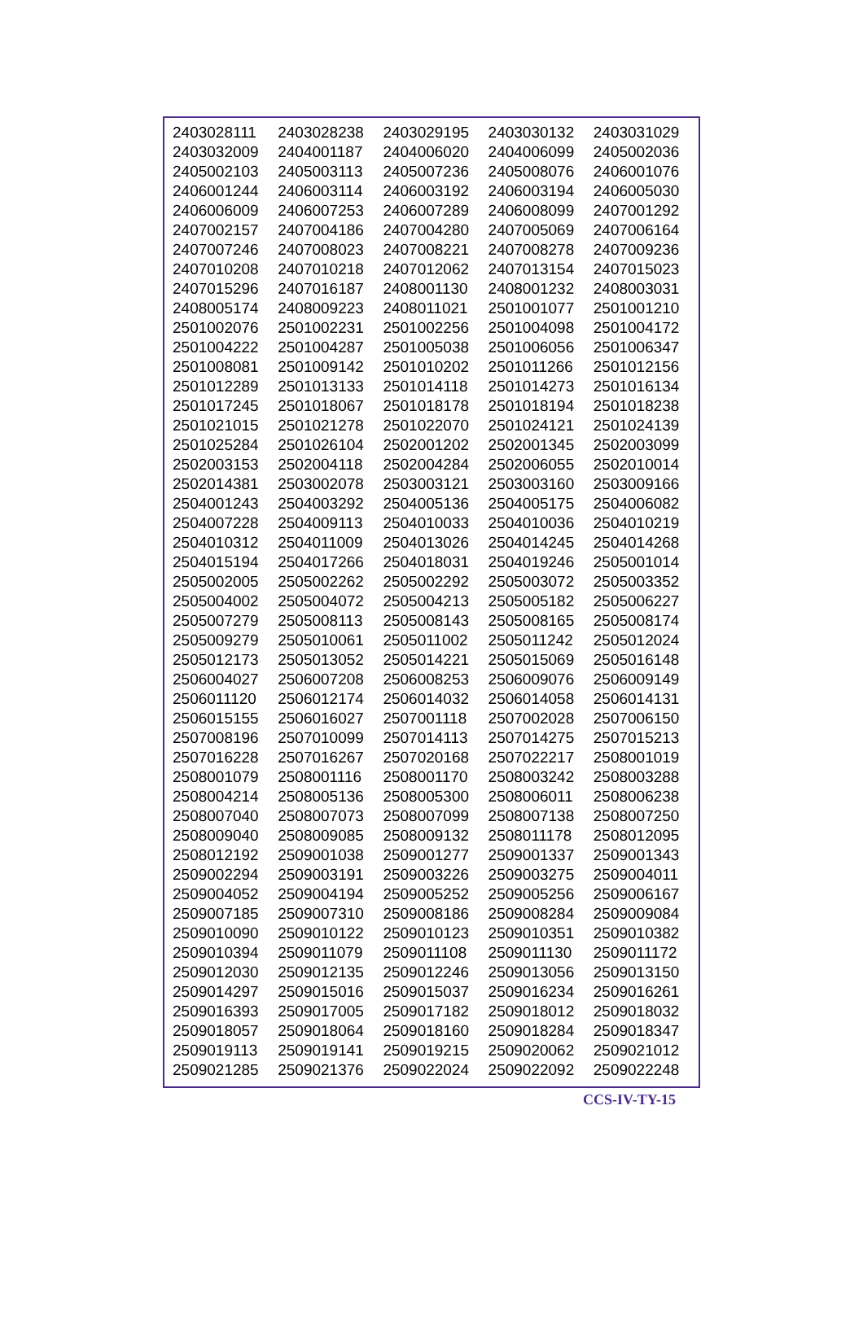| 2403028111 | 2403028238 | 2403029195 | 2403030132 | 2403031029 |
| 2403032009 | 2404001187 | 2404006020 | 2404006099 | 2405002036 |
| 2405002103 | 2405003113 | 2405007236 | 2405008076 | 2406001076 |
| 2406001244 | 2406003114 | 2406003192 | 2406003194 | 2406005030 |
| 2406006009 | 2406007253 | 2406007289 | 2406008099 | 2407001292 |
| 2407002157 | 2407004186 | 2407004280 | 2407005069 | 2407006164 |
| 2407007246 | 2407008023 | 2407008221 | 2407008278 | 2407009236 |
| 2407010208 | 2407010218 | 2407012062 | 2407013154 | 2407015023 |
| 2407015296 | 2407016187 | 2408001130 | 2408001232 | 2408003031 |
| 2408005174 | 2408009223 | 2408011021 | 2501001077 | 2501001210 |
| 2501002076 | 2501002231 | 2501002256 | 2501004098 | 2501004172 |
| 2501004222 | 2501004287 | 2501005038 | 2501006056 | 2501006347 |
| 2501008081 | 2501009142 | 2501010202 | 2501011266 | 2501012156 |
| 2501012289 | 2501013133 | 2501014118 | 2501014273 | 2501016134 |
| 2501017245 | 2501018067 | 2501018178 | 2501018194 | 2501018238 |
| 2501021015 | 2501021278 | 2501022070 | 2501024121 | 2501024139 |
| 2501025284 | 2501026104 | 2502001202 | 2502001345 | 2502003099 |
| 2502003153 | 2502004118 | 2502004284 | 2502006055 | 2502010014 |
| 2502014381 | 2503002078 | 2503003121 | 2503003160 | 2503009166 |
| 2504001243 | 2504003292 | 2504005136 | 2504005175 | 2504006082 |
| 2504007228 | 2504009113 | 2504010033 | 2504010036 | 2504010219 |
| 2504010312 | 2504011009 | 2504013026 | 2504014245 | 2504014268 |
| 2504015194 | 2504017266 | 2504018031 | 2504019246 | 2505001014 |
| 2505002005 | 2505002262 | 2505002292 | 2505003072 | 2505003352 |
| 2505004002 | 2505004072 | 2505004213 | 2505005182 | 2505006227 |
| 2505007279 | 2505008113 | 2505008143 | 2505008165 | 2505008174 |
| 2505009279 | 2505010061 | 2505011002 | 2505011242 | 2505012024 |
| 2505012173 | 2505013052 | 2505014221 | 2505015069 | 2505016148 |
| 2506004027 | 2506007208 | 2506008253 | 2506009076 | 2506009149 |
| 2506011120 | 2506012174 | 2506014032 | 2506014058 | 2506014131 |
| 2506015155 | 2506016027 | 2507001118 | 2507002028 | 2507006150 |
| 2507008196 | 2507010099 | 2507014113 | 2507014275 | 2507015213 |
| 2507016228 | 2507016267 | 2507020168 | 2507022217 | 2508001019 |
| 2508001079 | 2508001116 | 2508001170 | 2508003242 | 2508003288 |
| 2508004214 | 2508005136 | 2508005300 | 2508006011 | 2508006238 |
| 2508007040 | 2508007073 | 2508007099 | 2508007138 | 2508007250 |
| 2508009040 | 2508009085 | 2508009132 | 2508011178 | 2508012095 |
| 2508012192 | 2509001038 | 2509001277 | 2509001337 | 2509001343 |
| 2509002294 | 2509003191 | 2509003226 | 2509003275 | 2509004011 |
| 2509004052 | 2509004194 | 2509005252 | 2509005256 | 2509006167 |
| 2509007185 | 2509007310 | 2509008186 | 2509008284 | 2509009084 |
| 2509010090 | 2509010122 | 2509010123 | 2509010351 | 2509010382 |
| 2509010394 | 2509011079 | 2509011108 | 2509011130 | 2509011172 |
| 2509012030 | 2509012135 | 2509012246 | 2509013056 | 2509013150 |
| 2509014297 | 2509015016 | 2509015037 | 2509016234 | 2509016261 |
| 2509016393 | 2509017005 | 2509017182 | 2509018012 | 2509018032 |
| 2509018057 | 2509018064 | 2509018160 | 2509018284 | 2509018347 |
| 2509019113 | 2509019141 | 2509019215 | 2509020062 | 2509021012 |
| 2509021285 | 2509021376 | 2509022024 | 2509022092 | 2509022248 |
CCS-IV-TY-15